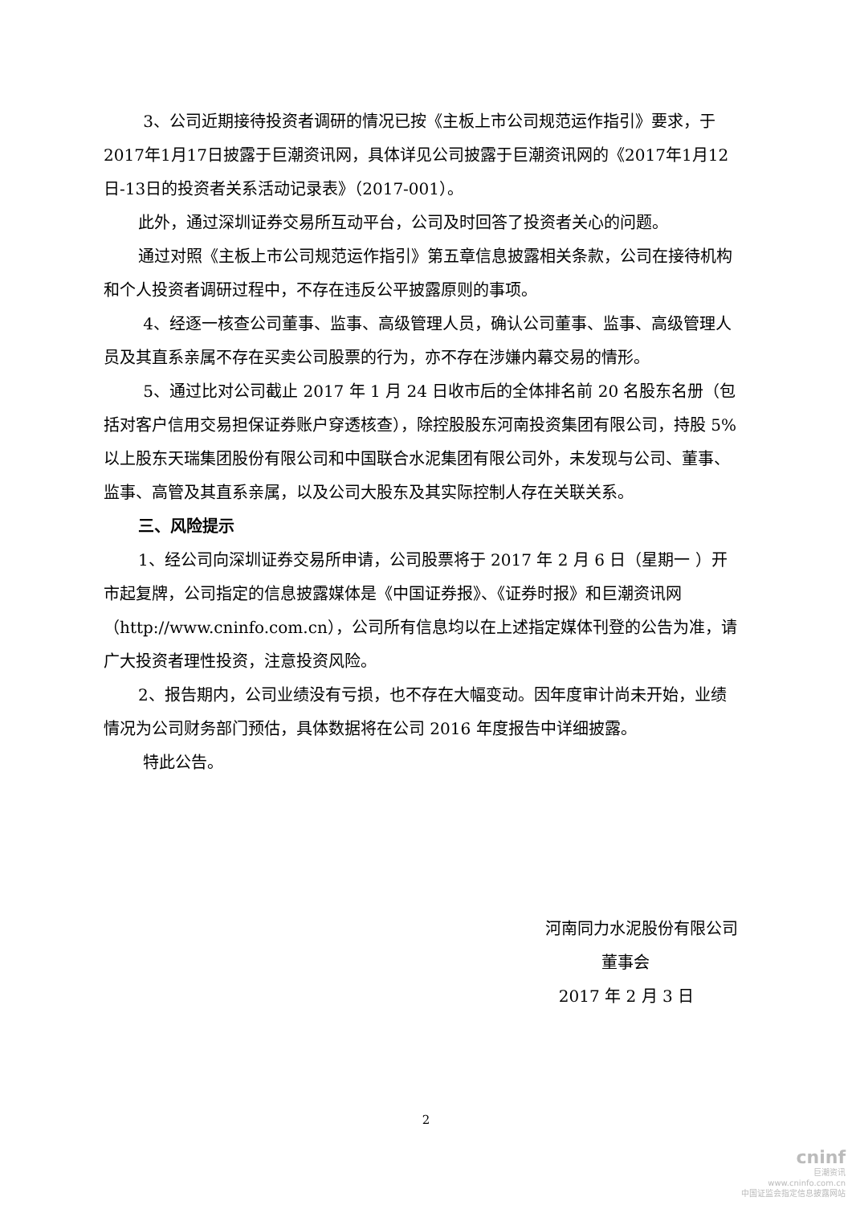3、公司近期接待投资者调研的情况已按《主板上市公司规范运作指引》要求，于2017年1月17日披露于巨潮资讯网，具体详见公司披露于巨潮资讯网的《2017年1月12日-13日的投资者关系活动记录表》（2017-001）。
此外，通过深圳证券交易所互动平台，公司及时回答了投资者关心的问题。
通过对照《主板上市公司规范运作指引》第五章信息披露相关条款，公司在接待机构和个人投资者调研过程中，不存在违反公平披露原则的事项。
4、经逐一核查公司董事、监事、高级管理人员，确认公司董事、监事、高级管理人员及其直系亲属不存在买卖公司股票的行为，亦不存在涉嫌内幕交易的情形。
5、通过比对公司截止 2017 年 1 月 24 日收市后的全体排名前 20 名股东名册（包括对客户信用交易担保证券账户穿透核查），除控股股东河南投资集团有限公司，持股 5%以上股东天瑞集团股份有限公司和中国联合水泥集团有限公司外，未发现与公司、董事、监事、高管及其直系亲属，以及公司大股东及其实际控制人存在关联关系。
三、风险提示
1、经公司向深圳证券交易所申请，公司股票将于 2017 年 2 月 6 日（星期一 ）开市起复牌，公司指定的信息披露媒体是《中国证券报》、《证券时报》和巨潮资讯网（http://www.cninfo.com.cn），公司所有信息均以在上述指定媒体刊登的公告为准，请广大投资者理性投资，注意投资风险。
2、报告期内，公司业绩没有亏损，也不存在大幅变动。因年度审计尚未开始，业绩情况为公司财务部门预估，具体数据将在公司 2016 年度报告中详细披露。
特此公告。
河南同力水泥股份有限公司
董事会
2017 年 2 月 3 日
2
cninf
巨潮资讯
www.cninfo.com.cn
中国证监会指定信息披露网站